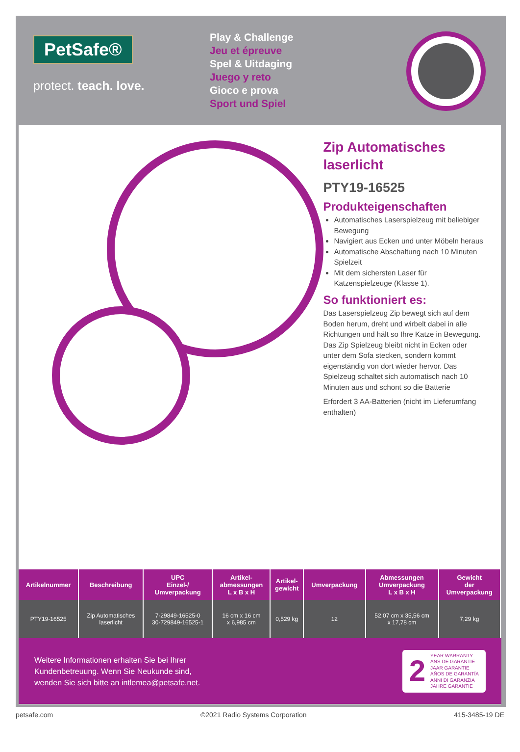PetSafe®
protect. teach. love.
Play & Challenge
Jeu et épreuve
Spel & Uitdaging
Juego y reto
Gioco e prova
Sport und Spiel
Zip Automatisches laserlicht
PTY19-16525
Produkteigenschaften
Automatisches Laserspielzeug mit beliebiger Bewegung
Navigiert aus Ecken und unter Möbeln heraus
Automatische Abschaltung nach 10 Minuten Spielzeit
Mit dem sichersten Laser für Katzenspielzeuge (Klasse 1).
So funktioniert es:
Das Laserspielzeug Zip bewegt sich auf dem Boden herum, dreht und wirbelt dabei in alle Richtungen und hält so Ihre Katze in Bewegung. Das Zip Spielzeug bleibt nicht in Ecken oder unter dem Sofa stecken, sondern kommt eigenständig von dort wieder hervor. Das Spielzeug schaltet sich automatisch nach 10 Minuten aus und schont so die Batterie
Erfordert 3 AA-Batterien (nicht im Lieferumfang enthalten)
| Artikelnummer | Beschreibung | UPC Einzel-/ Umverpackung | Artikel- abmessungen L x B x H | Artikel- gewicht | Umverpackung | Abmessungen Umverpackung L x B x H | Gewicht der Umverpackung |
| --- | --- | --- | --- | --- | --- | --- | --- |
| PTY19-16525 | Zip Automatisches laserlicht | 7-29849-16525-0 30-729849-16525-1 | 16 cm x 16 cm x 6,985 cm | 0,529 kg | 12 | 52,07 cm x 35,56 cm x 17,78 cm | 7,29 kg |
Weitere Informationen erhalten Sie bei Ihrer
Kundenbetreuung. Wenn Sie Neukunde sind,
wenden Sie sich bitte an intlemea@petsafe.net.
2
YEAR WARRANTY
ANS DE GARANTIE
JAAR GARANTIE
AÑOS DE GARANTÍA
ANNI DI GARANZIA
JAHRE GARANTIE
petsafe.com ©2021 Radio Systems Corporation 415-3485-19 DE